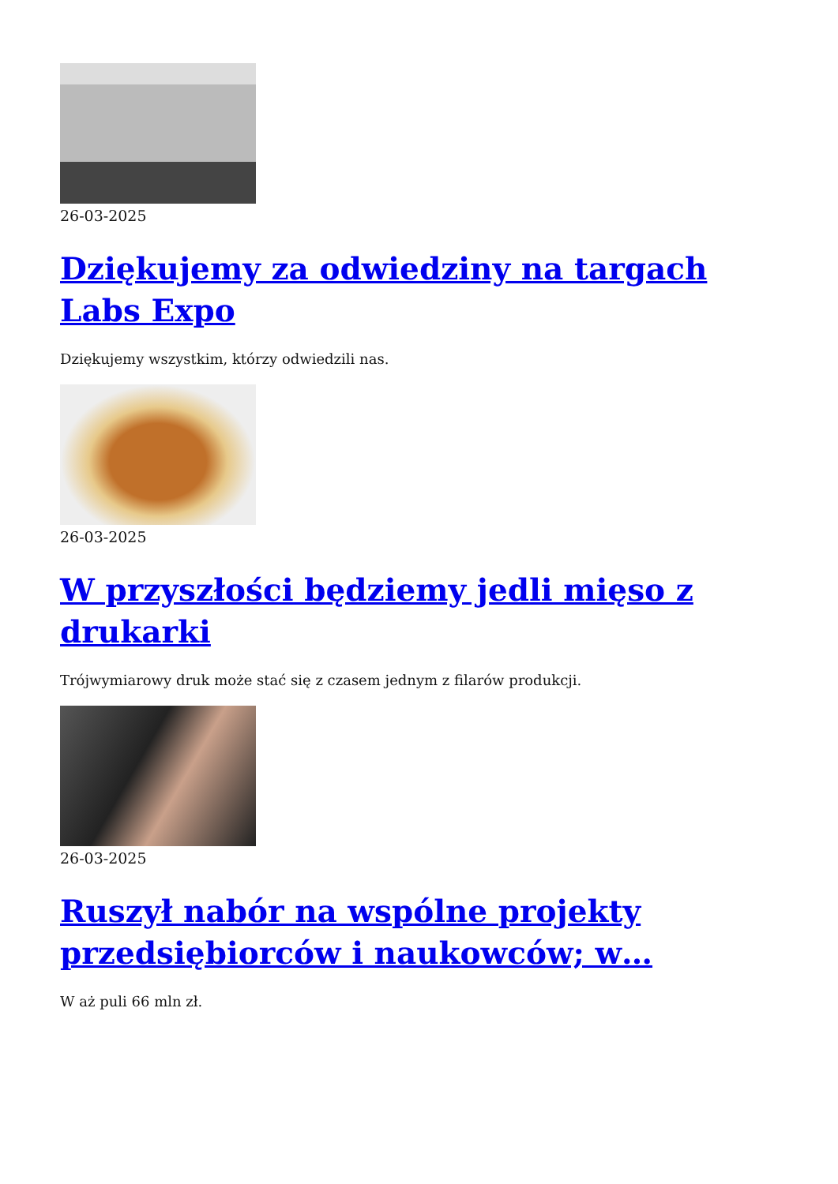26-03-2025
Dziękujemy za odwiedziny na targach Labs Expo
Dziękujemy wszystkim, którzy odwiedzili nas.
26-03-2025
W przyszłości będziemy jedli mięso z drukarki
Trójwymiarowy druk może stać się z czasem jednym z filarów produkcji.
26-03-2025
Ruszył nabór na wspólne projekty przedsiębiorców i naukowców; w…
W aż puli 66 mln zł.